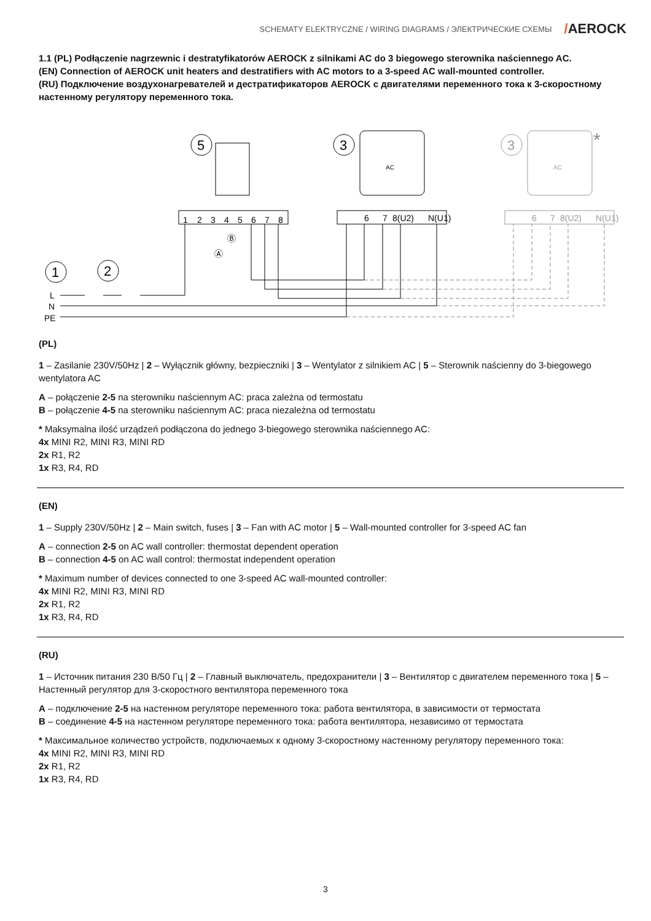SCHEMATY ELEKTRYCZNE / WIRING DIAGRAMS / ЭЛЕКТРИЧЕСКИЕ СХЕМЫ
/AEROCK
1.1 (PL) Podłączenie nagrzewnic i destratyfikatorów AEROCK z silnikami AC do 3 biegowego sterownika naściennego AC.
(EN) Connection of AEROCK unit heaters and destratifiers with AC motors to a 3-speed AC wall-mounted controller.
(RU) Подключение воздухонагревателей и дестратификаторов AEROCK с двигателями переменного тока к 3-скоростному настенному регулятору переменного тока.
5
3
AC
3
AC
*
1
2
3
4
5
6
7
8
6
7
8(U2)
N(U1)
6
7
8(U2)
N(U1)
Ⓐ
Ⓑ
1
2
L
N
PE
(PL)
1 – Zasilanie 230V/50Hz | 2 – Wyłącznik główny, bezpieczniki | 3 – Wentylator z silnikiem AC | 5 – Sterownik naścienny do 3-biegowego wentylatora AC
A – połączenie 2-5 na sterowniku naściennym AC: praca zależna od termostatu
B – połączenie 4-5 na sterowniku naściennym AC: praca niezależna od termostatu
* Maksymalna ilość urządzeń podłączona do jednego 3-biegowego sterownika naściennego AC:
4x MINI R2, MINI R3, MINI RD
2x R1, R2
1x R3, R4, RD
(EN)
1 – Supply 230V/50Hz | 2 – Main switch, fuses | 3 – Fan with AC motor | 5 – Wall-mounted controller for 3-speed AC fan
A – connection 2-5 on AC wall controller: thermostat dependent operation
B – connection 4-5 on AC wall control: thermostat independent operation
* Maximum number of devices connected to one 3-speed AC wall-mounted controller:
4x MINI R2, MINI R3, MINI RD
2x R1, R2
1x R3, R4, RD
(RU)
1 – Источник питания 230 В/50 Гц | 2 – Главный выключатель, предохранители | 3 – Вентилятор с двигателем переменного тока | 5 – Настенный регулятор для 3-скоростного вентилятора переменного тока
A – подключение 2-5 на настенном регуляторе переменного тока: работа вентилятора, в зависимости от термостата
B – соединение 4-5 на настенном регуляторе переменного тока: работа вентилятора, независимо от термостата
* Максимальное количество устройств, подключаемых к одному 3-скоростному настенному регулятору переменного тока:
4x MINI R2, MINI R3, MINI RD
2x R1, R2
1x R3, R4, RD
3